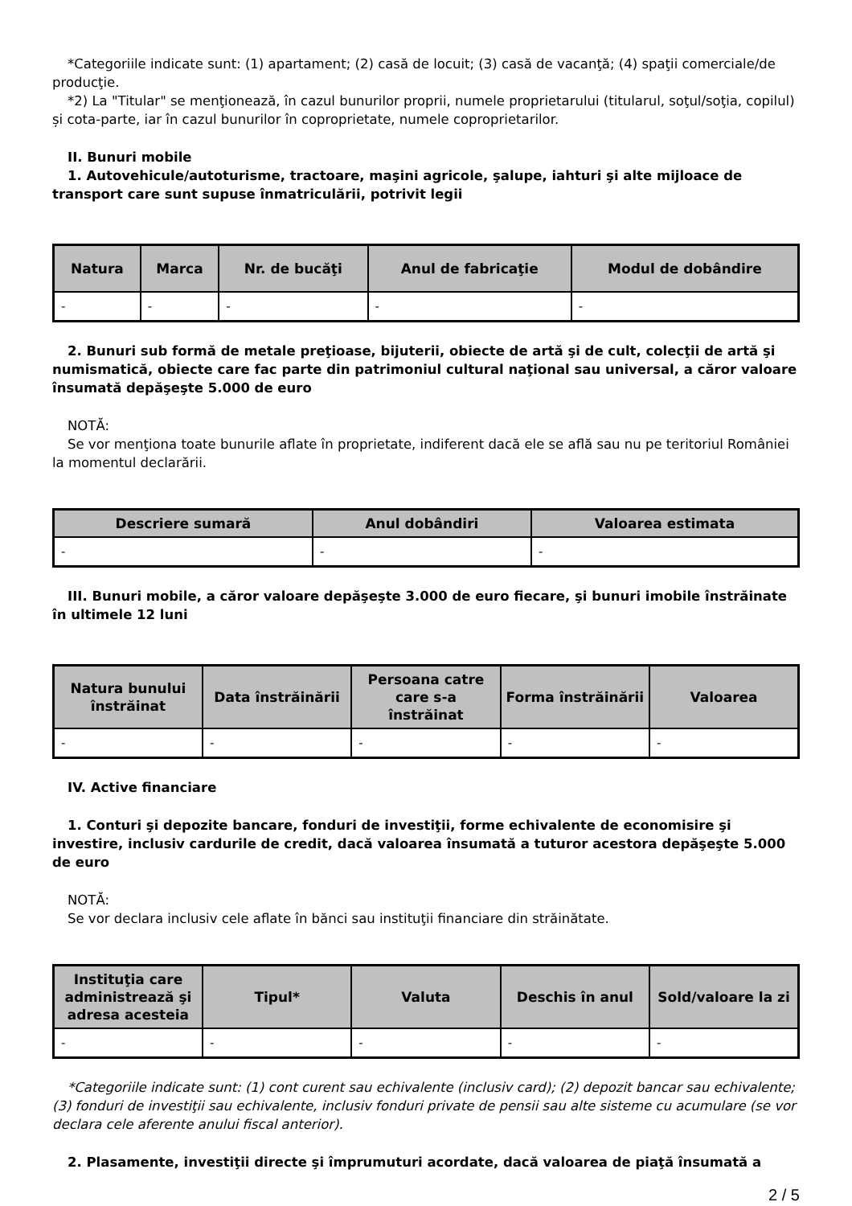*Categoriile indicate sunt: (1) apartament; (2) casă de locuit; (3) casă de vacanţă; (4) spaţii comerciale/de producţie.
*2) La "Titular" se menţionează, în cazul bunurilor proprii, numele proprietarului (titularul, soţul/soţia, copilul) și cota-parte, iar în cazul bunurilor în coproprietate, numele coproprietarilor.
II. Bunuri mobile
1. Autovehicule/autoturisme, tractoare, maşini agricole, şalupe, iahturi şi alte mijloace de transport care sunt supuse înmatriculării, potrivit legii
| Natura | Marca | Nr. de bucăţi | Anul de fabricaţie | Modul de dobândire |
| --- | --- | --- | --- | --- |
| - | - | - | - | - |
2. Bunuri sub formă de metale preţioase, bijuterii, obiecte de artă şi de cult, colecţii de artă şi numismatică, obiecte care fac parte din patrimoniul cultural naţional sau universal, a căror valoare însumată depăşeşte 5.000 de euro
NOTĂ:
Se vor menţiona toate bunurile aflate în proprietate, indiferent dacă ele se află sau nu pe teritoriul României la momentul declarării.
| Descriere sumară | Anul dobândiri | Valoarea estimata |
| --- | --- | --- |
| - | - | - |
III. Bunuri mobile, a căror valoare depăşeşte 3.000 de euro fiecare, şi bunuri imobile înstrăinate în ultimele 12 luni
| Natura bunului înstrăinat | Data înstrăinării | Persoana catre care s-a înstrăinat | Forma înstrăinării | Valoarea |
| --- | --- | --- | --- | --- |
| - | - | - | - | - |
IV. Active financiare
1. Conturi şi depozite bancare, fonduri de investiţii, forme echivalente de economisire şi investire, inclusiv cardurile de credit, dacă valoarea însumată a tuturor acestora depăşeşte 5.000 de euro
NOTĂ:
Se vor declara inclusiv cele aflate în bănci sau instituţii financiare din străinătate.
| Instituţia care administrează şi adresa acesteia | Tipul* | Valuta | Deschis în anul | Sold/valoare la zi |
| --- | --- | --- | --- | --- |
| - | - | - | - | - |
*Categoriile indicate sunt: (1) cont curent sau echivalente (inclusiv card); (2) depozit bancar sau echivalente; (3) fonduri de investiţii sau echivalente, inclusiv fonduri private de pensii sau alte sisteme cu acumulare (se vor declara cele aferente anului fiscal anterior).
2. Plasamente, investiţii directe şi împrumuturi acordate, dacă valoarea de piaţă însumată a
2 / 5